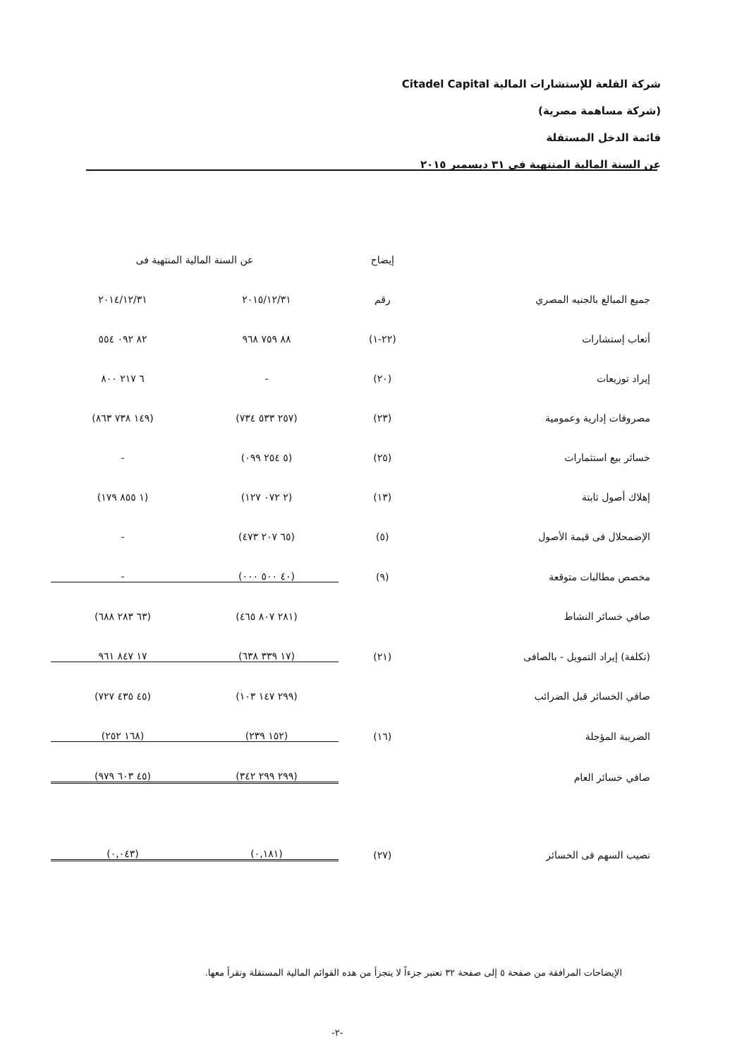شركة القلعة للإستشارات المالية Citadel Capital
(شركة مساهمة مصرية)
قائمة الدخل المستقلة
عن السنة المالية المنتهية فى ٣١ ديسمبر ٢٠١٥
| | إيضاح | عن السنة المالية المنتهية فى | |
| --- | --- | --- | --- |
| جميع المبالغ بالجنيه المصري | رقم | ٢٠١٥/١٢/٣١ | ٢٠١٤/١٢/٣١ |
| أتعاب إستشارات | (٢٢-١) | ٨٨ ٧٥٩ ٩٦٨ | ٨٢ ٠٩٢ ٥٥٤ |
| إيراد توزيعات | (٢٠) | - | ٦ ٢١٧ ٨٠٠ |
| مصروفات إدارية وعمومية | (٢٣) | (٢٥٧ ٥٣٣ ٧٣٤) | (١٤٩ ٧٣٨ ٨٦٣) |
| خسائر بيع استثمارات | (٢٥) | (٥ ٢٥٤ ٠٩٩) | - |
| إهلاك أصول ثابتة | (١٣) | (٢ ٠٧٢ ١٢٧) | (١ ٨٥٥ ١٧٩) |
| الإضمحلال فى قيمة الأصول | (٥) | (٦٥ ٢٠٧ ٤٧٣) | - |
| مخصص مطالبات متوقعة | (٩) | (٤٠ ٥٠٠ ٠٠٠) | - |
| صافي خسائر النشاط | | (٢٨١ ٨٠٧ ٤٦٥) | (٦٣ ٢٨٣ ٦٨٨) |
| (تكلفة) إيراد التمويل - بالصافى | (٢١) | (١٧ ٣٣٩ ٦٣٨) | ١٧ ٨٤٧ ٩٦١ |
| صافي الخسائر قبل الضرائب | | (٢٩٩ ١٤٧ ١٠٣) | (٤٥ ٤٣٥ ٧٢٧) |
| الضريبة المؤجلة | (١٦) | (١٥٢ ٢٣٩) | (١٦٨ ٢٥٢) |
| صافي خسائر العام | | (٢٩٩ ٢٩٩ ٣٤٢) | (٤٥ ٦٠٣ ٩٧٩) |
| نصيب السهم فى الخسائر | (٢٧) | (٠,١٨١) | (٠,٠٤٣) |
الإيضاحات المرافقة من صفحة ٥ إلى صفحة ٣٢ تعتبر جزءاً لا يتجزأ من هذه القوائم المالية المستقلة وتقرأ معها.
-٢-